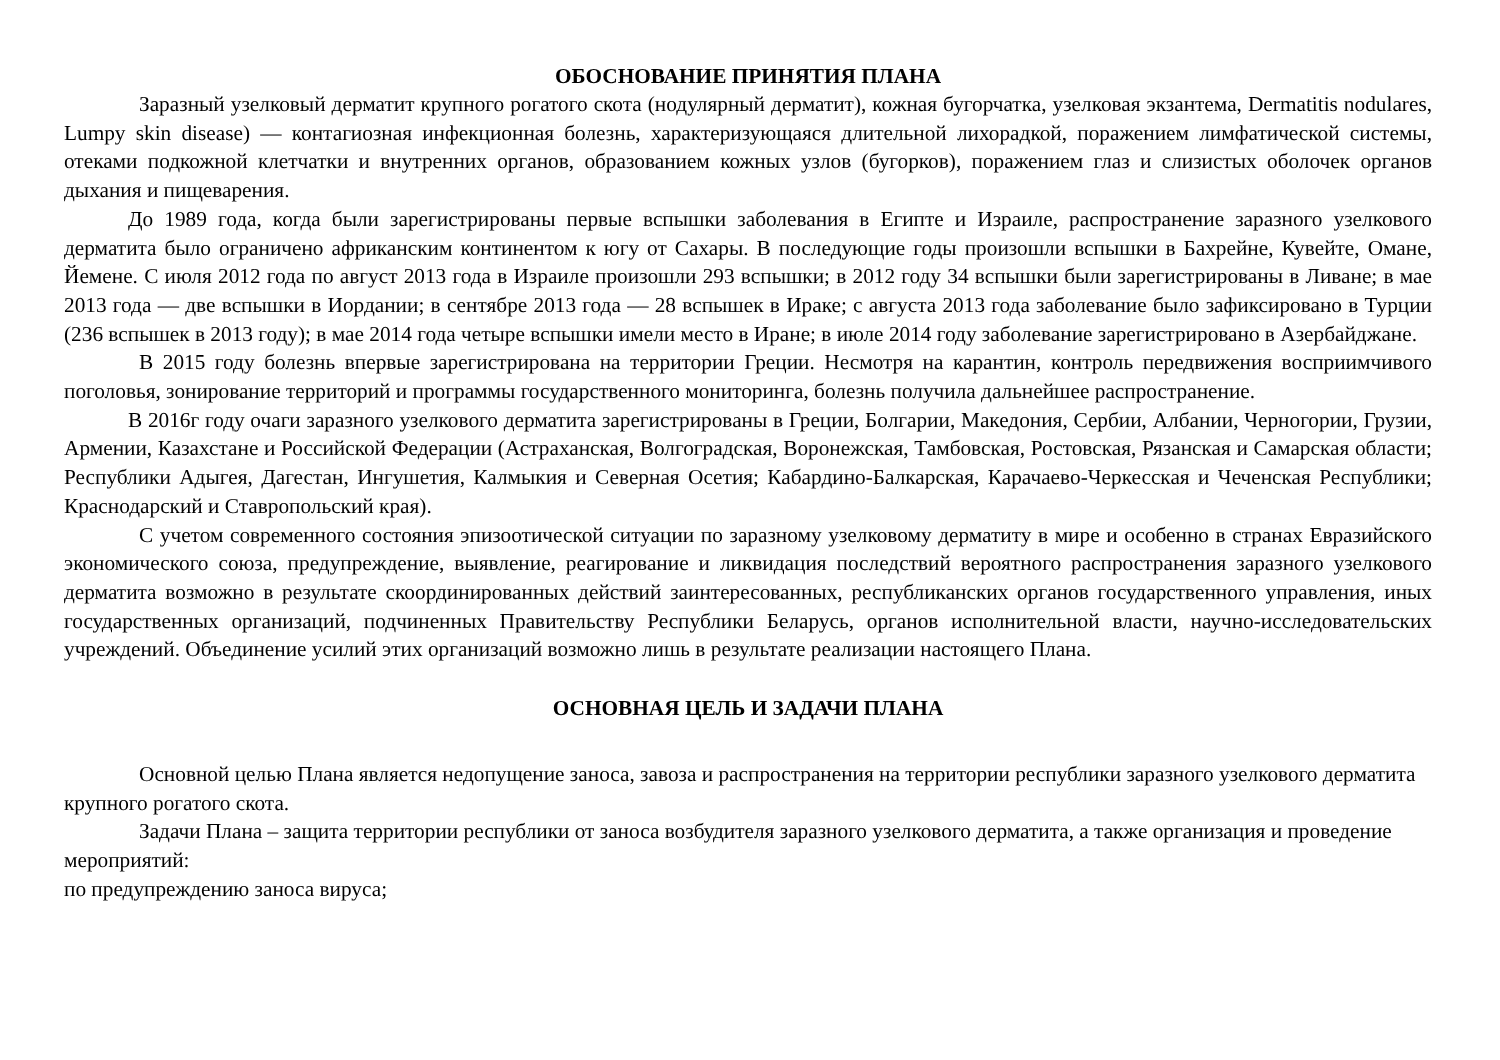ОБОСНОВАНИЕ ПРИНЯТИЯ ПЛАНА
Заразный узелковый дерматит крупного рогатого скота (нодулярный дерматит), кожная бугорчатка, узелковая экзантема, Dermatitis nodulares, Lumpy skin disease) — контагиозная инфекционная болезнь, характеризующаяся длительной лихорадкой, поражением лимфатической системы, отеками подкожной клетчатки и внутренних органов, образованием кожных узлов (бугорков), поражением глаз и слизистых оболочек органов дыхания и пищеварения.
До 1989 года, когда были зарегистрированы первые вспышки заболевания в Египте и Израиле, распространение заразного узелкового дерматита было ограничено африканским континентом к югу от Сахары. В последующие годы произошли вспышки в Бахрейне, Кувейте, Омане, Йемене. С июля 2012 года по август 2013 года в Израиле произошли 293 вспышки; в 2012 году 34 вспышки были зарегистрированы в Ливане; в мае 2013 года — две вспышки в Иордании; в сентябре 2013 года — 28 вспышек в Ираке; с августа 2013 года заболевание было зафиксировано в Турции (236 вспышек в 2013 году); в мае 2014 года четыре вспышки имели место в Иране; в июле 2014 году заболевание зарегистрировано в Азербайджане.
В 2015 году болезнь впервые зарегистрирована на территории Греции. Несмотря на карантин, контроль передвижения восприимчивого поголовья, зонирование территорий и программы государственного мониторинга, болезнь получила дальнейшее распространение.
В 2016г году очаги заразного узелкового дерматита зарегистрированы в Греции, Болгарии, Македония, Сербии, Албании, Черногории, Грузии, Армении, Казахстане и Российской Федерации (Астраханская, Волгоградская, Воронежская, Тамбовская, Ростовская, Рязанская и Самарская области; Республики Адыгея, Дагестан, Ингушетия, Калмыкия и Северная Осетия; Кабардино-Балкарская, Карачаево-Черкесская и Чеченская Республики; Краснодарский и Ставропольский края).
С учетом современного состояния эпизоотической ситуации по заразному узелковому дерматиту в мире и особенно в странах Евразийского экономического союза, предупреждение, выявление, реагирование и ликвидация последствий вероятного распространения заразного узелкового дерматита возможно в результате скоординированных действий заинтересованных, республиканских органов государственного управления, иных государственных организаций, подчиненных Правительству Республики Беларусь, органов исполнительной власти, научно-исследовательских учреждений. Объединение усилий этих организаций возможно лишь в результате реализации настоящего Плана.
ОСНОВНАЯ ЦЕЛЬ И ЗАДАЧИ ПЛАНА
Основной целью Плана является недопущение заноса, завоза и распространения на территории республики заразного узелкового дерматита крупного рогатого скота.
Задачи Плана – защита территории республики от заноса возбудителя заразного узелкового дерматита, а также организация и проведение мероприятий:
по предупреждению заноса вируса;